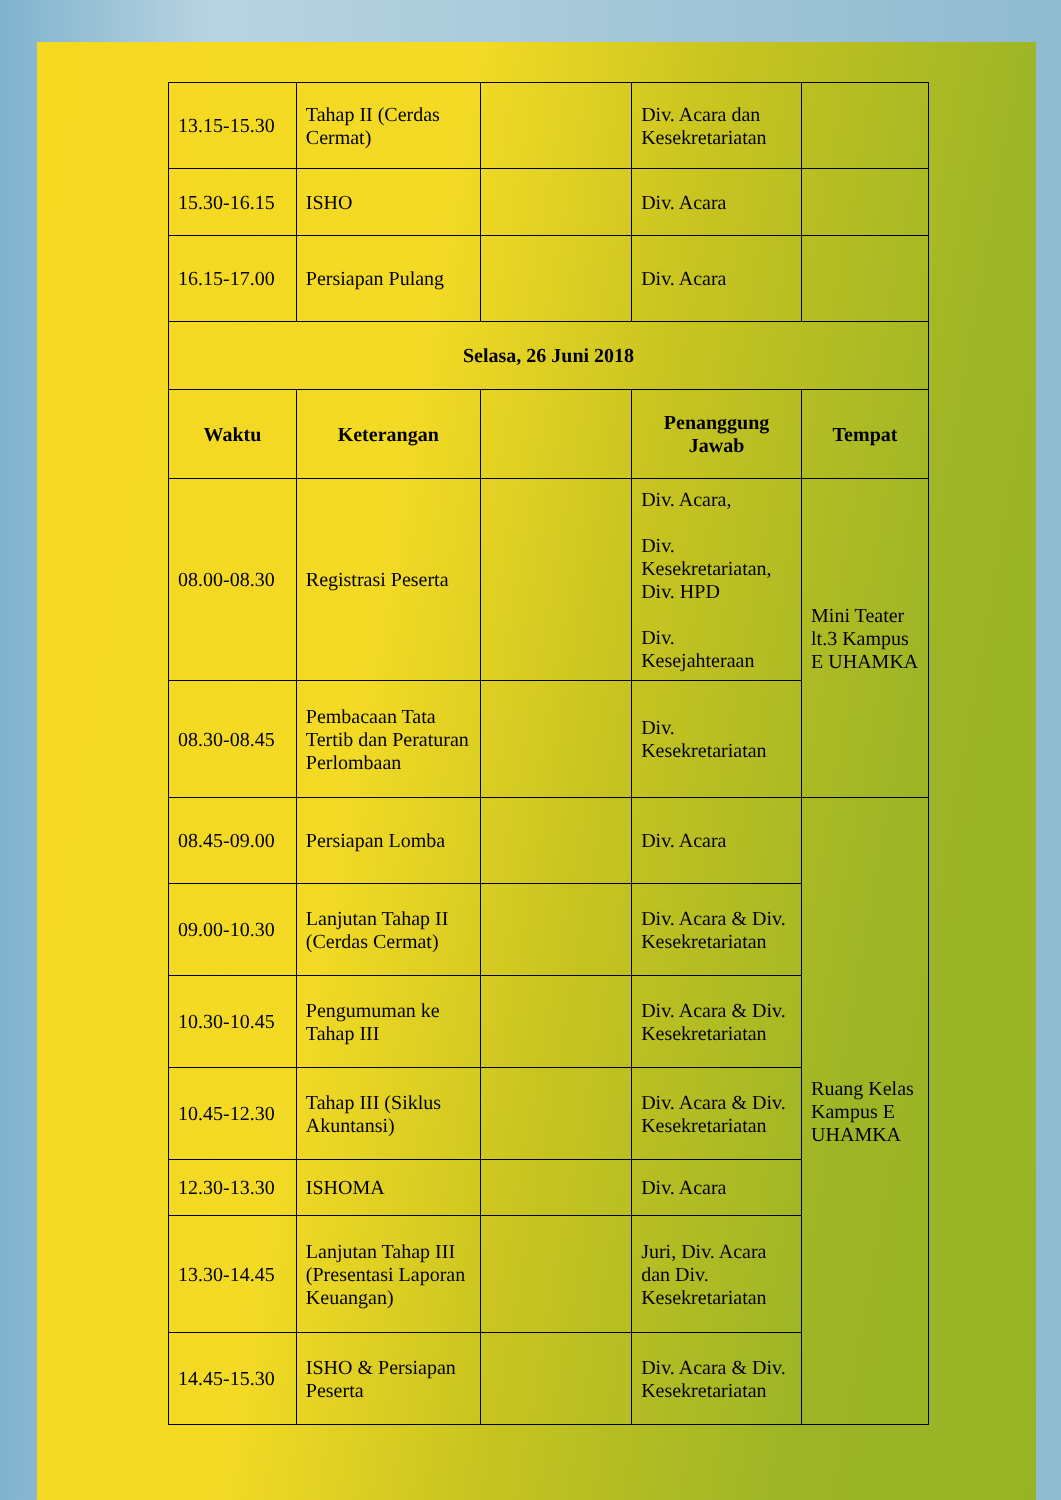| 13.15-15.30 | Tahap II (Cerdas Cermat) | | Div. Acara dan Kesekretariatan | |
| 15.30-16.15 | ISHO | | Div. Acara | |
| 16.15-17.00 | Persiapan Pulang | | Div. Acara | |
| Selasa, 26 Juni 2018 | | | | |
| Waktu | Keterangan | | Penanggung Jawab | Tempat |
| 08.00-08.30 | Registrasi Peserta | | Div. Acara, Div. Kesekretariatan, Div. HPD Div. Kesejahteraan | Mini Teater lt.3 Kampus E UHAMKA |
| 08.30-08.45 | Pembacaan Tata Tertib dan Peraturan Perlombaan | | Div. Kesekretariatan | |
| 08.45-09.00 | Persiapan Lomba | | Div. Acara | Ruang Kelas Kampus E UHAMKA |
| 09.00-10.30 | Lanjutan Tahap II (Cerdas Cermat) | | Div. Acara & Div. Kesekretariatan | |
| 10.30-10.45 | Pengumuman ke Tahap III | | Div. Acara & Div. Kesekretariatan | |
| 10.45-12.30 | Tahap III (Siklus Akuntansi) | | Div. Acara & Div. Kesekretariatan | |
| 12.30-13.30 | ISHOMA | | Div. Acara | |
| 13.30-14.45 | Lanjutan Tahap III (Presentasi Laporan Keuangan) | | Juri, Div. Acara dan Div. Kesekretariatan | |
| 14.45-15.30 | ISHO & Persiapan Peserta | | Div. Acara & Div. Kesekretariatan | |